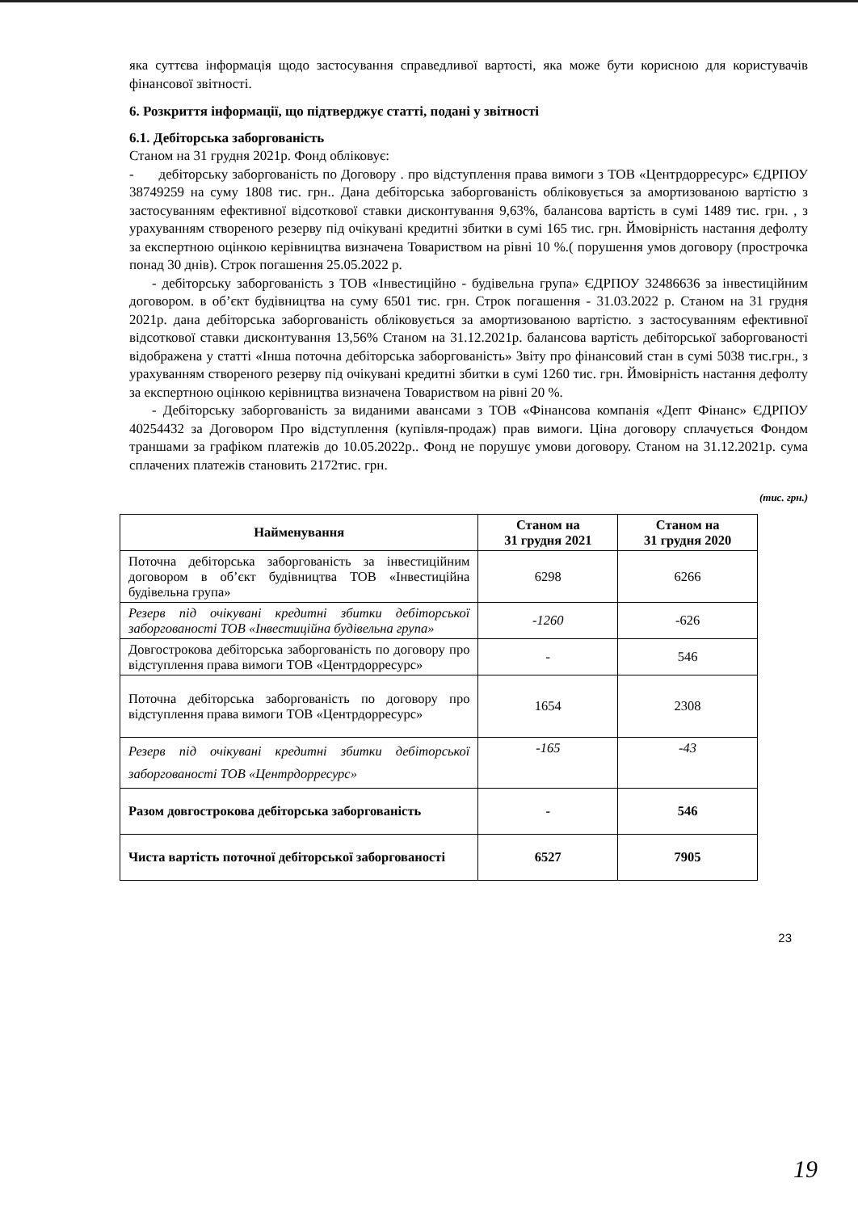яка суттєва інформація щодо застосування справедливої вартості, яка може бути корисною для користувачів фінансової звітності.
6. Розкриття інформації, що підтверджує статті, подані у звітності
6.1. Дебіторська заборгованість
Станом на 31 грудня 2021р. Фонд обліковує:
- дебіторську заборгованість по Договору . про відступлення права вимоги з ТОВ «Центрдорресурс» ЄДРПОУ 38749259 на суму 1808 тис. грн.. Дана дебіторська заборгованість обліковується за амортизованою вартістю з застосуванням ефективної відсоткової ставки дисконтування 9,63%, балансова вартість в сумі 1489 тис. грн. , з урахуванням створеного резерву під очікувані кредитні збитки в сумі 165 тис. грн. Ймовірність настання дефолту за експертною оцінкою керівництва визначена Товариством на рівні 10 %.( порушення умов договору (прострочка понад 30 днів). Строк погашення 25.05.2022 р.
- дебіторську заборгованість з ТОВ «Інвестиційно - будівельна група» ЄДРПОУ 32486636 за інвестиційним договором. в об’єкт будівництва на суму 6501 тис. грн. Строк погашення - 31.03.2022 р. Станом на 31 грудня 2021р. дана дебіторська заборгованість обліковується за амортизованою вартістю. з застосуванням ефективної відсоткової ставки дисконтування 13,56% Станом на 31.12.2021р. балансова вартість дебіторської заборгованості відображена у статті «Інша поточна дебіторська заборгованість» Звіту про фінансовий стан в сумі 5038 тис.грн., з урахуванням створеного резерву під очікувані кредитні збитки в сумі 1260 тис. грн. Ймовірність настання дефолту за експертною оцінкою керівництва визначена Товариством на рівні 20 %.
- Дебіторську заборгованість за виданими авансами з ТОВ «Фінансова компанія «Депт Фінанс» ЄДРПОУ 40254432 за Договором Про відступлення (купівля-продаж) прав вимоги. Ціна договору сплачується Фондом траншами за графіком платежів до 10.05.2022р.. Фонд не порушує умови договору. Станом на 31.12.2021р. сума сплачених платежів становить 2172тис. грн.
(тис. грн.)
| Найменування | Станом на 31 грудня 2021 | Станом на 31 грудня 2020 |
| --- | --- | --- |
| Поточна дебіторська заборгованість за інвестиційним договором в об’єкт будівництва ТОВ «Інвестиційна будівельна група» | 6298 | 6266 |
| Резерв під очікувані кредитні збитки дебіторської заборгованості ТОВ «Інвестиційна будівельна група» | -1260 | -626 |
| Довгострокова дебіторська заборгованість по договору про відступлення права вимоги ТОВ «Центрдорресурс» | - | 546 |
| Поточна дебіторська заборгованість по договору про відступлення права вимоги ТОВ «Центрдорресурс» | 1654 | 2308 |
| Резерв під очікувані кредитні збитки дебіторської заборгованості ТОВ «Центрдорресурс» | -165 | -43 |
| Разом довгострокова дебіторська заборгованість | - | 546 |
| Чиста вартість поточної дебіторської заборгованості | 6527 | 7905 |
23
19